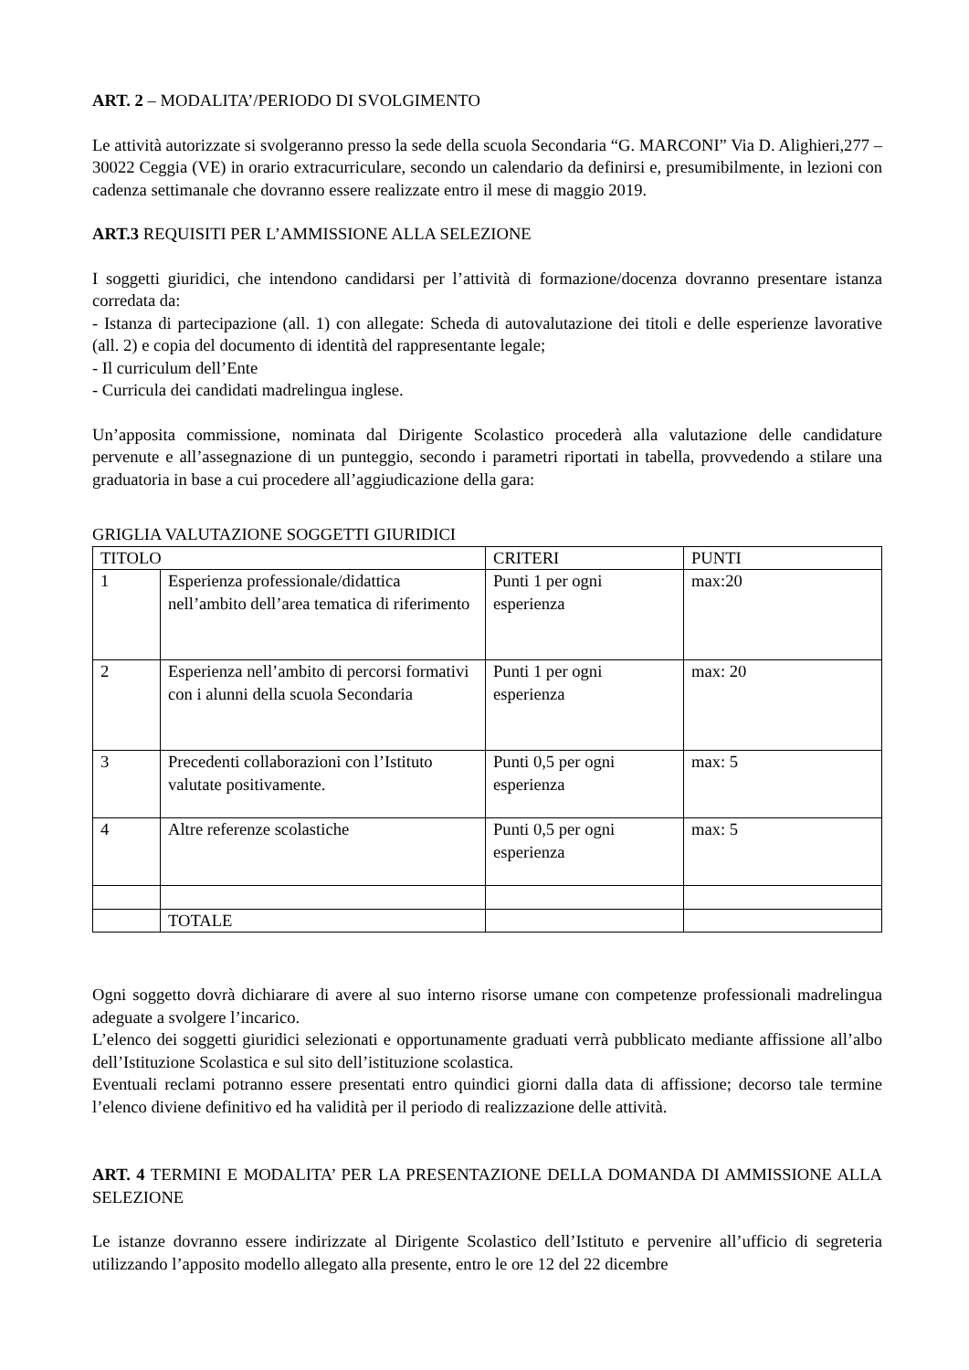ART. 2 – MODALITA’/PERIODO DI SVOLGIMENTO
Le attività autorizzate si svolgeranno presso la sede della scuola Secondaria “G. MARCONI” Via D. Alighieri,277 – 30022 Ceggia (VE) in orario extracurriculare, secondo un calendario da definirsi e, presumibilmente, in lezioni con cadenza settimanale che dovranno essere realizzate entro il mese di maggio 2019.
ART.3 REQUISITI PER L’AMMISSIONE ALLA SELEZIONE
I soggetti giuridici, che intendono candidarsi per l’attività di formazione/docenza dovranno presentare istanza corredata da:
- Istanza di partecipazione (all. 1) con allegate: Scheda di autovalutazione dei titoli e delle esperienze lavorative (all. 2) e copia del documento di identità del rappresentante legale;
- Il curriculum dell’Ente
- Curricula dei candidati madrelingua inglese.
Un’apposita commissione, nominata dal Dirigente Scolastico procederà alla valutazione delle candidature pervenute e all’assegnazione di un punteggio, secondo i parametri riportati in tabella, provvedendo a stilare una graduatoria in base a cui procedere all’aggiudicazione della gara:
GRIGLIA VALUTAZIONE SOGGETTI GIURIDICI
| TITOLO | | CRITERI | PUNTI |
| 1 | Esperienza professionale/didattica nell’ambito dell’area tematica di riferimento | Punti 1 per ogni esperienza | max:20 |
| 2 | Esperienza nell’ambito di percorsi formativi con i alunni della scuola Secondaria | Punti 1 per ogni esperienza | max: 20 |
| 3 | Precedenti collaborazioni con l’Istituto valutate positivamente. | Punti 0,5 per ogni esperienza | max: 5 |
| 4 | Altre referenze scolastiche | Punti 0,5 per ogni esperienza | max: 5 |
| | TOTALE | | |
Ogni soggetto dovrà dichiarare di avere al suo interno risorse umane con competenze professionali madrelingua adeguate a svolgere l’incarico.
L’elenco dei soggetti giuridici selezionati e opportunamente graduati verrà pubblicato mediante affissione all’albo dell’Istituzione Scolastica e sul sito dell’istituzione scolastica.
Eventuali reclami potranno essere presentati entro quindici giorni dalla data di affissione; decorso tale termine l’elenco diviene definitivo ed ha validità per il periodo di realizzazione delle attività.
ART. 4 TERMINI E MODALITA’ PER LA PRESENTAZIONE DELLA DOMANDA DI AMMISSIONE ALLA SELEZIONE
Le istanze dovranno essere indirizzate al Dirigente Scolastico dell’Istituto e pervenire all’ufficio di segreteria utilizzando l’apposito modello allegato alla presente, entro le ore 12 del 22 dicembre